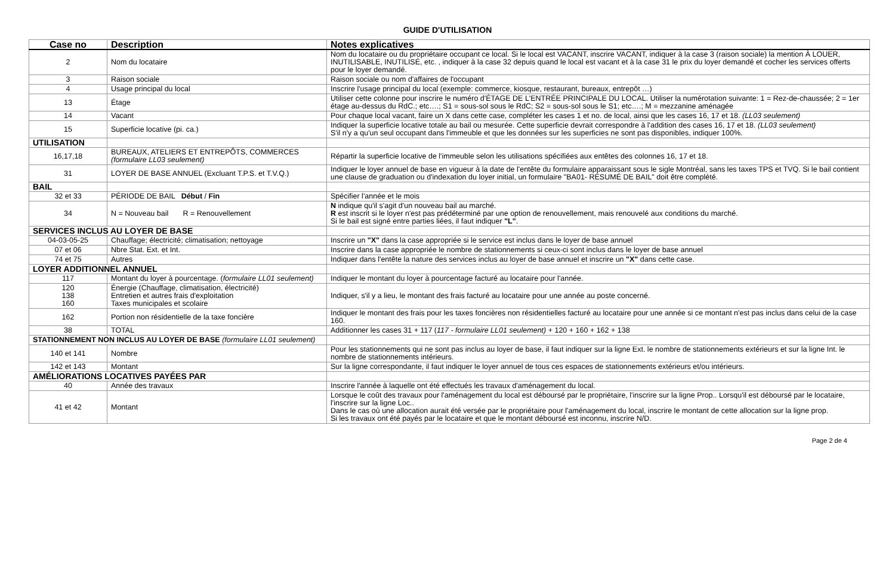GUIDE D'UTILISATION
| Case no | Description | Notes explicatives |
| --- | --- | --- |
| 2 | Nom du locataire | Nom du locataire ou du propriétaire occupant ce local. Si le local est VACANT, inscrire VACANT, indiquer à la case 3 (raison sociale) la mention À LOUER, INUTILISABLE, INUTILISÉ, etc. , indiquer à la case 32 depuis quand le local est vacant et à la case 31 le prix du loyer demandé et cocher les services offerts pour le loyer demandé. |
| 3 | Raison sociale | Raison sociale ou nom d'affaires de l'occupant |
| 4 | Usage principal du local | Inscrire l'usage principal du local (exemple: commerce, kiosque, restaurant, bureaux, entrepôt …) |
| 13 | Étage | Utiliser cette colonne pour inscrire le numéro d'ÉTAGE DE L'ENTRÉE PRINCIPALE DU LOCAL. Utiliser la numérotation suivante: 1 = Rez-de-chaussée; 2 = 1er étage au-dessus du RdC.; etc….; S1 = sous-sol sous le RdC; S2 = sous-sol sous le S1; etc….; M = mezzanine aménagée |
| 14 | Vacant | Pour chaque local vacant, faire un X dans cette case, compléter les cases 1 et no. de local, ainsi que les cases 16, 17 et 18. (LL03 seulement) |
| 15 | Superficie locative (pi. ca.) | Indiquer la superficie locative totale au bail ou mesurée. Cette superficie devrait correspondre à l'addition des cases 16, 17 et 18. (LL03 seulement) S'il n'y a qu'un seul occupant dans l'immeuble et que les données sur les superficies ne sont pas disponibles, indiquer 100%. |
| UTILISATION | | |
| 16,17,18 | BUREAUX, ATELIERS ET ENTREPÔTS, COMMERCES (formulaire LL03 seulement) | Répartir la superficie locative de l'immeuble selon les utilisations spécifiées aux entêtes des colonnes 16, 17 et 18. |
| 31 | LOYER DE BASE ANNUEL (Excluant T.P.S. et T.V.Q.) | Indiquer le loyer annuel de base en vigueur à la date de l'entête du formulaire apparaissant sous le sigle Montréal, sans les taxes TPS et TVQ. Si le bail contient une clause de graduation ou d'indexation du loyer initial, un formulaire "BA01- RÉSUMÉ DE BAIL" doit être complété. |
| BAIL | | |
| 32 et 33 | PÉRIODE DE BAIL Début / Fin | Spécifier l'année et le mois |
| 34 | N = Nouveau bail R = Renouvellement | N indique qu'il s'agit d'un nouveau bail au marché. R est inscrit si le loyer n'est pas prédéterminé par une option de renouvellement, mais renouvelé aux conditions du marché. Si le bail est signé entre parties liées, il faut indiquer "L" . |
| SERVICES INCLUS AU LOYER DE BASE | | |
| 04-03-05-25 | Chauffage; électricité; climatisation; nettoyage | Inscrire un "X" dans la case appropriée si le service est inclus dans le loyer de base annuel |
| 07 et 06 | Nbre Stat. Ext. et Int. | Inscrire dans la case appropriée le nombre de stationnements si ceux-ci sont inclus dans le loyer de base annuel |
| 74 et 75 | Autres | Indiquer dans l'entête la nature des services inclus au loyer de base annuel et inscrire un "X" dans cette case. |
| LOYER ADDITIONNEL ANNUEL | | |
| 117 | Montant du loyer à pourcentage. ( formulaire LL01 seulement) | Indiquer le montant du loyer à pourcentage facturé au locataire pour l'année. |
| 120 138 160 | Énergie (Chauffage, climatisation, électricité) Entretien et autres frais d'exploitation Taxes municipales et scolaire | Indiquer, s'il y a lieu, le montant des frais facturé au locataire pour une année au poste concerné. |
| 162 | Portion non résidentielle de la taxe foncière | Indiquer le montant des frais pour les taxes foncières non résidentielles facturé au locataire pour une année si ce montant n'est pas inclus dans celui de la case 160. |
| 38 | TOTAL | Additionner les cases 31 + 117 ( 117 - formulaire LL01 seulement) + 120 + 160 + 162 + 138 |
| STATIONNEMENT NON INCLUS AU LOYER DE BASE (formulaire LL01 seulement) | | |
| 140 et 141 | Nombre | Pour les stationnements qui ne sont pas inclus au loyer de base, il faut indiquer sur la ligne Ext. le nombre de stationnements extérieurs et sur la ligne Int. le nombre de stationnements intérieurs. |
| 142 et 143 | Montant | Sur la ligne correspondante, il faut indiquer le loyer annuel de tous ces espaces de stationnements extérieurs et/ou intérieurs. |
| AMÉLIORATIONS LOCATIVES PAYÉES PAR | | |
| 40 | Année des travaux | Inscrire l'année à laquelle ont été effectués les travaux d'aménagement du local. |
| 41 et 42 | Montant | Lorsque le coût des travaux pour l'aménagement du local est déboursé par le propriétaire, l'inscrire sur la ligne Prop.. Lorsqu'il est déboursé par le locataire, l'inscrire sur la ligne Loc.. Dans le cas où une allocation aurait été versée par le propriétaire pour l'aménagement du local, inscrire le montant de cette allocation sur la ligne prop. Si les travaux ont été payés par le locataire et que le montant déboursé est inconnu, inscrire N/D. |
Page 2 de 4